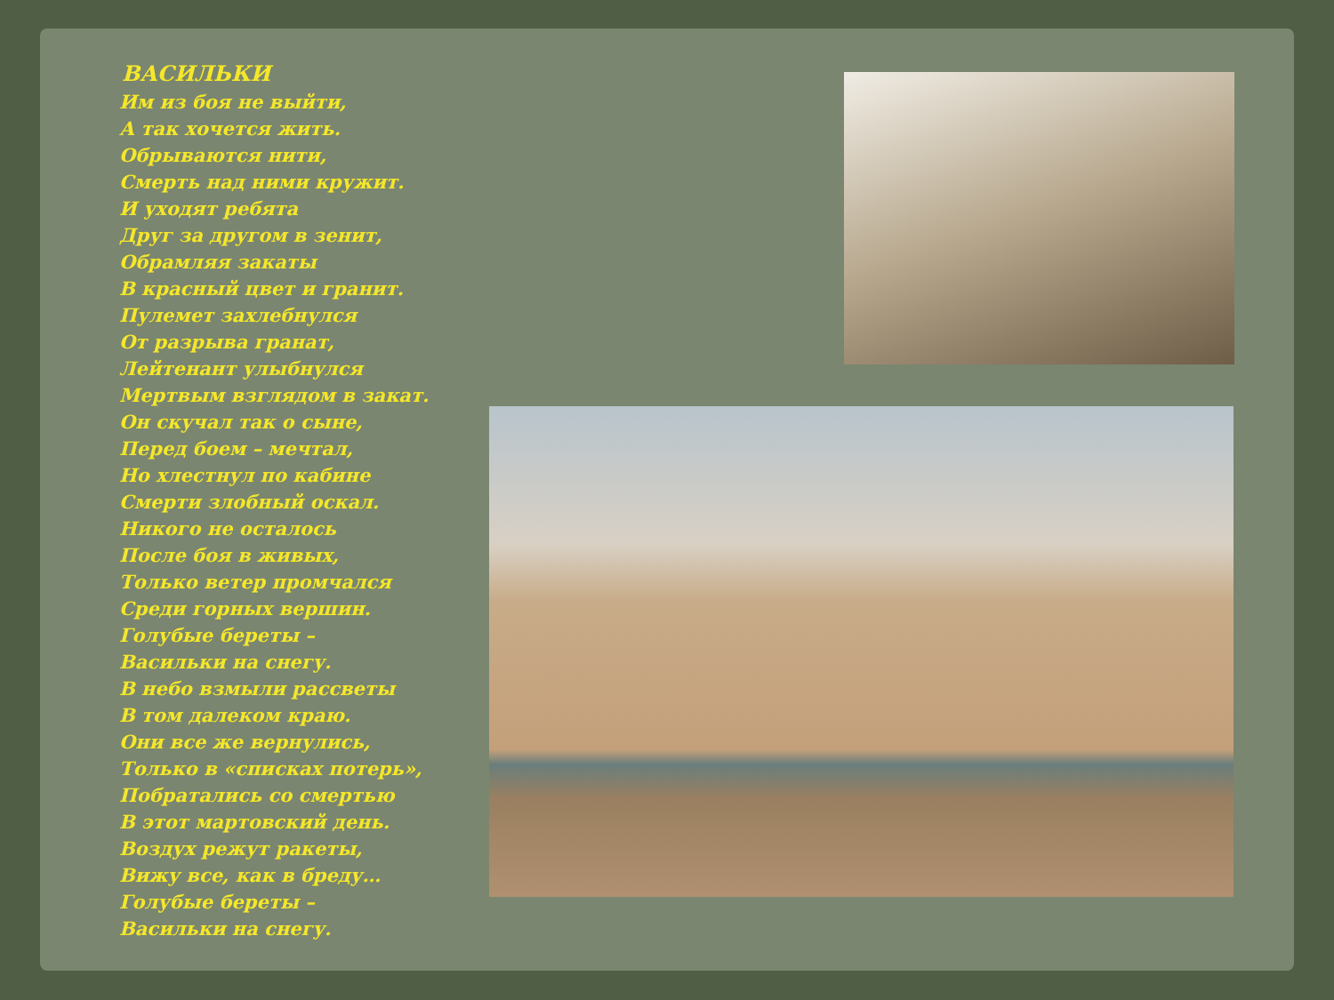ВАСИЛЬКИ
Им из боя не выйти,
А так хочется жить.
Обрываются нити,
Смерть над ними кружит.
И уходят ребята
Друг за другом в зенит,
Обрамляя закаты
В красный цвет и гранит.
Пулемет захлебнулся
От разрыва гранат,
Лейтенант улыбнулся
Мертвым взглядом в закат.
Он скучал так о сыне,
Перед боем – мечтал,
Но хлестнул по кабине
Смерти злобный оскал.
Никого не осталось
После боя в живых,
Только ветер промчался
Среди горных вершин.
Голубые береты –
Васильки на снегу.
В небо взмыли рассветы
В том далеком краю.
Они все же вернулись,
Только в «списках потерь»,
Побратались со смертью
В этот мартовский день.
Воздух режут ракеты,
Вижу все, как в бреду…
Голубые береты –
Васильки на снегу.